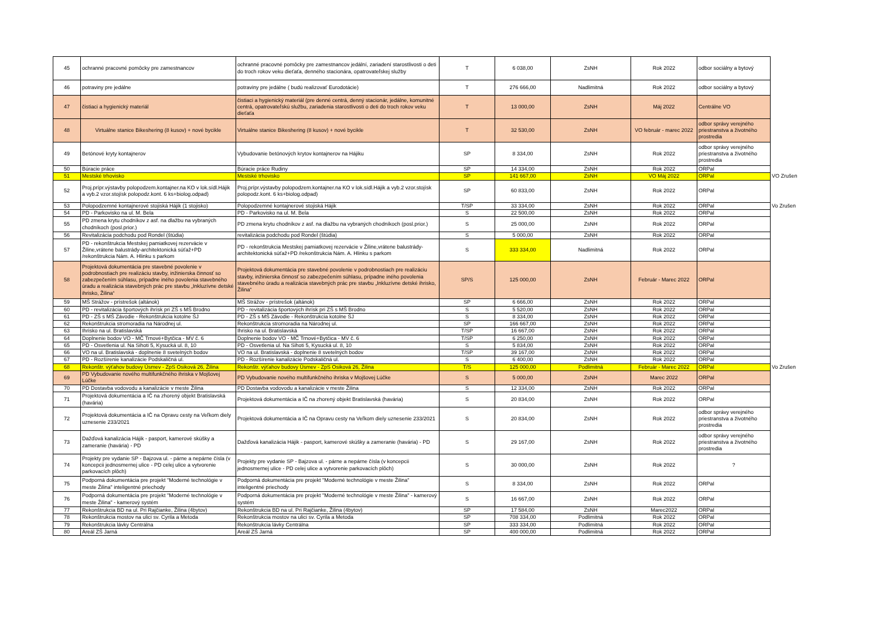| 45 | ochranné pracovné pomôcky pre zamestnancov | ochranné pracovné pomôcky pre zamestnancov jedální, zariadení starostlivosti o deti do troch rokov veku dieťaťa, denného stacionára, opatrovateľskej služby | T | 6 038,00 | ZsNH | Rok 2022 | odbor sociálny a bytový | |
| 46 | potraviny pre jedálne | potraviny pre jedálne ( budú realizovať Eurodotácie) | T | 276 666,00 | Nadlimitná | Rok 2022 | odbor sociálny a bytový | |
| 47 | čistiaci a hygienický materiál | čistiaci a hygienický materiál (pre denné centrá, denný stacionár, jedálne, komunitné centrá, opatrovateľskú službu, zariadenia starostlivosti o deti do troch rokov veku dieťaťa | T | 13 000,00 | ZsNH | Máj 2022 | Centrálne VO | |
| 48 | Virtuálne stanice Bikeshering (8 kusov) + nové bycikle | Virtuálne stanice Bikeshering (8 kusov) + nové bycikle | T | 32 530,00 | ZsNH | VO február - marec 2022 | odbor správy verejného priestranstva a životného prostredia | |
| 49 | Betónové kryty kontajnerov | Vybudovanie betónových krytov kontajnerov na Hájiku | SP | 8 334,00 | ZsNH | Rok 2022 | odbor správy verejného priestranstva a životného prostredia | |
| 50 | Búracie práce | Búracie práce Rudiny | SP | 14 334,00 | ZsNH | Rok 2022 | ORPaI | |
| 51 | Mestské trhovisko | Mestské trhovisko | SP | 141 667,00 | ZsNH | VO Máj 2022 | ORPaI | VO Zrušen |
| 52 | Proj.prípr.výstavby polopodzem.kontajner.na KO v lok.sídl.Hájik a vyb.2 vzor.stojísk polopodz.kont. 6 ks+biolog.odpad) | Proj.prípr.výstavby polopodzem.kontajner.na KO v lok.sídl.Hájik a vyb.2 vzor.stojísk polopodz.kont. 6 ks+biolog.odpad) | SP | 60 833,00 | ZsNH | Rok 2022 | ORPaI | |
| 53 | Polopodzemné kontajnerové stojiská Hájik (1 stojisko) | Polopodzemné kontajnerové stojiská Hájik | T/SP | 33 334,00 | ZsNH | Rok 2022 | ORPaI | Vo Zrušen |
| 54 | PD - Parkovisko na ul. M. Bela | PD - Parkovisko na ul. M. Bela | S | 22 500,00 | ZsNH | Rok 2022 | ORPaI | |
| 55 | PD zmena krytu chodníkov z asf. na dlažbu na vybraných chodníkoch (posl.prior.) | PD zmena krytu chodníkov z asf. na dlažbu na vybraných chodníkoch (posl.prior.) | S | 25 000,00 | ZsNH | Rok 2022 | ORPaI | |
| 56 | Revitalizácia podchodu pod Rondel (štúdia) | revitalizácia podchodu pod Rondel (štúdia) | S | 5 000,00 | ZsNH | Rok 2022 | ORPaI | |
| 57 | PD - rekonštrukcia Mestskej pamiatkovej rezervácie v Žiline,vrátene balustrády-architektonická súťaž+PD /rekonštrukcia Nám. A. Hlinku s parkom | PD - rekonštrukcia Mestskej pamiatkovej rezervácie v Žiline,vrátene balustrády-architektonická súťaž+PD /rekonštrukcia Nám. A. Hlinku s parkom | S | 333 334,00 | Nadlimitná | Rok 2022 | ORPaI | |
| 58 | Projektová dokumentácia pre stavebné povolenie v podrobnostiach pre realizáciu stavby, inžinierska činnosť so zabezpečením súhlasu, prípadne iného povolenia stavebného úradu a realizácia stavebných prác pre stavbu „Inkluzívne detské ihrisko, Žilina“ | Projektová dokumentácia pre stavebné povolenie v podrobnostiach pre realizáciu stavby, inžinierska činnosť so zabezpečením súhlasu, prípadne iného povolenia stavebného úradu a realizácia stavebných prác pre stavbu „Inkluzívne detské ihrisko, Žilina“ | SP/S | 125 000,00 | ZsNH | Február - Marec 2022 | ORPaI | |
| 59 | MŠ Strážov - prístrešok (altánok) | MŠ Strážov - prístrešok (altánok) | SP | 6 666,00 | ZsNH | Rok 2022 | ORPaI | |
| 60 | PD - revitalizácia športových ihrísk pri ZŠ s MŠ Brodno | PD - revitalizácia športových ihrísk pri ZŠ s MŠ Brodno | S | 5 520,00 | ZsNH | Rok 2022 | ORPaI | |
| 61 | PD - ZŠ s MŠ Závodie - Rekonštrukcia kotolne ŠJ | PD - ZŠ s MŠ Závodie - Rekonštrukcia kotolne ŠJ | S | 8 334,00 | ZsNH | Rok 2022 | ORPaI | |
| 62 | Rekonštrukcia stromoradia na Národnej ul. | Rekonštrukcia stromoradia na Národnej ul. | SP | 166 667,00 | ZsNH | Rok 2022 | ORPaI | |
| 63 | Ihrisko na ul. Bratislavská | Ihrisko na ul. Bratislavská | T/SP | 16 667,00 | ZsNH | Rok 2022 | ORPaI | |
| 64 | Doplnenie bodov VO - MČ Trnové+Bytčica - MV č. 6 | Doplnenie bodov VO - MČ Trnové+Bytčica - MV č. 6 | T/SP | 6 250,00 | ZsNH | Rok 2022 | ORPaI | |
| 65 | PD - Osvetlenia ul. Na Sihoti 5, Kysucká ul. 8, 10 | PD - Osvetlenia ul. Na Sihoti 5, Kysucká ul. 8, 10 | S | 5 834,00 | ZsNH | Rok 2022 | ORPaI | |
| 66 | VO na ul. Bratislavská - doplnenie 8 svetelných bodov | VO na ul. Bratislavská - doplnenie 8 svetelných bodov | T/SP | 39 167,00 | ZsNH | Rok 2022 | ORPaI | |
| 67 | PD - Rozšírenie kanalizácie Podskaličná ul. | PD - Rozšírenie kanalizácie Podskaličná ul. | S | 6 400,00 | ZsNH | Rok 2022 | ORPaI | |
| 68 | Rekonštr. výťahov budovy Úsmev - ZpS Osiková 26, Žilina | Rekonštr. výťahov budovy Úsmev - ZpS Osiková 26, Žilina | T/S | 125 000,00 | Podlimitná | Február - Marec 2022 | ORPaI | Vo Zrušen |
| 69 | PD Vybudovanie nového multifunkčného ihriska v Mojšovej Lúčke | PD Vybudovanie nového multifunkčného ihriska v Mojšovej Lúčke | S | 5 000,00 | ZsNH | Marec 2022 | ORPaI | |
| 70 | PD Dostavba vodovodu a kanalizácie v meste Žilina | PD Dostavba vodovodu a kanalizácie v meste Žilina | S | 12 334,00 | ZsNH | Rok 2022 | ORPaI | |
| 71 | Projektová dokumentácia a IČ na zhorený objekt Bratislavská (havária) | Projektová dokumentácia a IČ na zhorený objekt Bratislavská (havária) | S | 20 834,00 | ZsNH | Rok 2022 | ORPaI | |
| 72 | Projektová dokumentácia a IČ na Opravu cesty na Veľkom diely uznesenie 233/2021 | Projektová dokumentácia a IČ na Opravu cesty na Veľkom diely uznesenie 233/2021 | S | 20 834,00 | ZsNH | Rok 2022 | odbor správy verejného priestranstva a životného prostredia | |
| 73 | Dažďová kanalizácia Hájik - pasport, kamerové skúšky a zameranie (havária) - PD | Dažďová kanalizácia Hájik - pasport, kamerové skúšky a zameranie (havária) - PD | S | 29 167,00 | ZsNH | Rok 2022 | odbor správy verejného priestranstva a životného prostredia | |
| 74 | Projekty pre vydanie SP - Bajzova ul. - párne a nepárne čísla (v koncepcii jednosmernej ulice - PD celej ulice a vytvorenie parkovacích plôch) | Projekty pre vydanie SP - Bajzova ul. - párne a nepárne čísla (v koncepcii jednosmernej ulice - PD celej ulice a vytvorenie parkovacích plôch) | S | 30 000,00 | ZsNH | Rok 2022 | ? | |
| 75 | Podporná dokumentácia pre projekt "Moderné technológie v meste Žilina" inteligentné priechody | Podporná dokumentácia pre projekt "Moderné technológie v meste Žilina" inteligentné priechody | S | 8 334,00 | ZsNH | Rok 2022 | ORPaI | |
| 76 | Podporná dokumentácia pre projekt "Moderné technológie v meste Žilina" - kamerový systém | Podporná dokumentácia pre projekt "Moderné technológie v meste Žilina" - kamerový systém | S | 16 667,00 | ZsNH | Rok 2022 | ORPaI | |
| 77 | Rekonštrukcia BD na ul. Pri Rajčianke, Žilina (4bytov) | Rekonštrukcia BD na ul. Pri Rajčianke, Žilina (4bytov) | SP | 17 584,00 | ZsNH | Marec2022 | ORPaI | |
| 78 | Rekonštrukcia mostov na ulici sv. Cyrila a Metoda | Rekonštrukcia mostov na ulici sv. Cyrila a Metoda | SP | 708 334,00 | Podlimitná | Rok 2022 | ORPaI | |
| 79 | Rekonštrukcia lávky Centrálna | Rekonštrukcia lávky Centrálna | SP | 333 334,00 | Podlimitná | Rok 2022 | ORPaI | |
| 80 | Areál ZŠ Jarná | Areál ZŠ Jarná | SP | 400 000,00 | Podlimitná | Rok 2022 | ORPaI | |